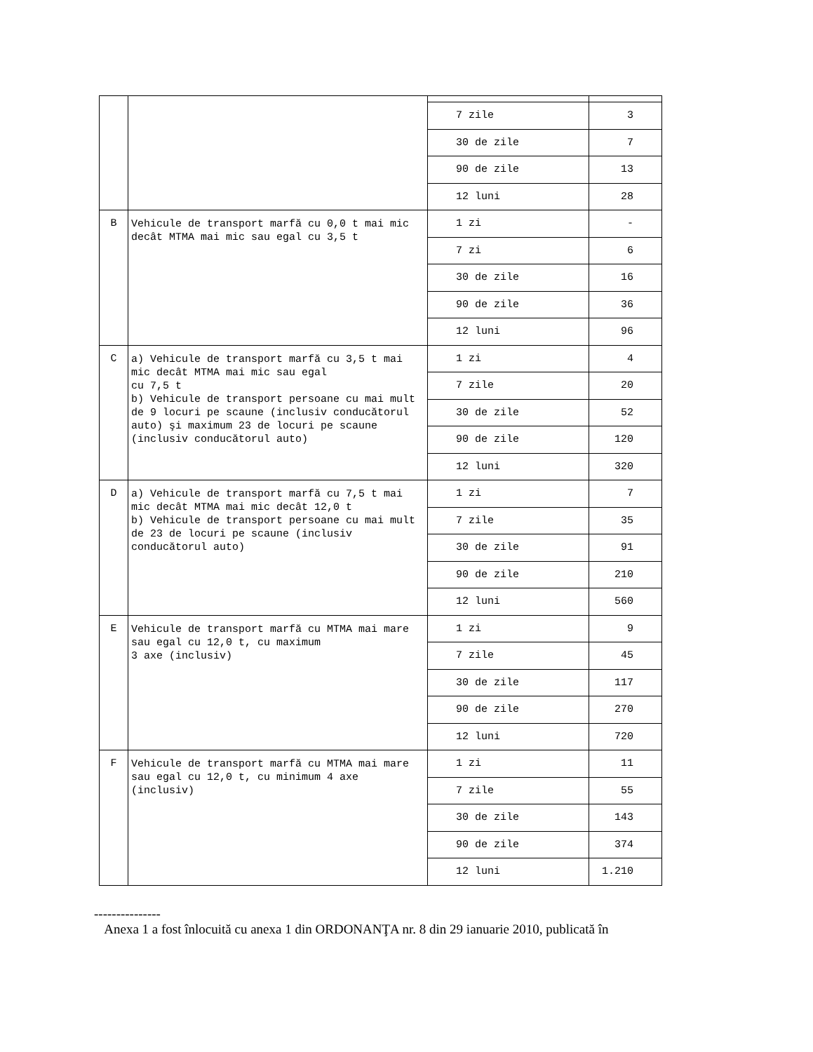| | | 7 zile | 3 |
| | | 30 de zile | 7 |
| | | 90 de zile | 13 |
| | | 12 luni | 28 |
| B | Vehicule de transport marfă cu 0,0 t mai mic decât MTMA mai mic sau egal cu 3,5 t | 1 zi | - |
| | | 7 zi | 6 |
| | | 30 de zile | 16 |
| | | 90 de zile | 36 |
| | | 12 luni | 96 |
| C | a) Vehicule de transport marfă cu 3,5 t mai mic decât MTMA mai mic sau egal cu 7,5 t b) Vehicule de transport persoane cu mai mult de 9 locuri pe scaune (inclusiv conducătorul auto) şi maximum 23 de locuri pe scaune (inclusiv conducătorul auto) | 1 zi | 4 |
| | | 7 zile | 20 |
| | | 30 de zile | 52 |
| | | 90 de zile | 120 |
| | | 12 luni | 320 |
| D | a) Vehicule de transport marfă cu 7,5 t mai mic decât MTMA mai mic decât 12,0 t b) Vehicule de transport persoane cu mai mult de 23 de locuri pe scaune (inclusiv conducătorul auto) | 1 zi | 7 |
| | | 7 zile | 35 |
| | | 30 de zile | 91 |
| | | 90 de zile | 210 |
| | | 12 luni | 560 |
| E | Vehicule de transport marfă cu MTMA mai mare sau egal cu 12,0 t, cu maximum 3 axe (inclusiv) | 1 zi | 9 |
| | | 7 zile | 45 |
| | | 30 de zile | 117 |
| | | 90 de zile | 270 |
| | | 12 luni | 720 |
| F | Vehicule de transport marfă cu MTMA mai mare sau egal cu 12,0 t, cu minimum 4 axe (inclusiv) | 1 zi | 11 |
| | | 7 zile | 55 |
| | | 30 de zile | 143 |
| | | 90 de zile | 374 |
| | | 12 luni | 1.210 |
---------------
Anexa 1 a fost înlocuită cu anexa 1 din ORDONANŢA nr. 8 din 29 ianuarie 2010, publicată în